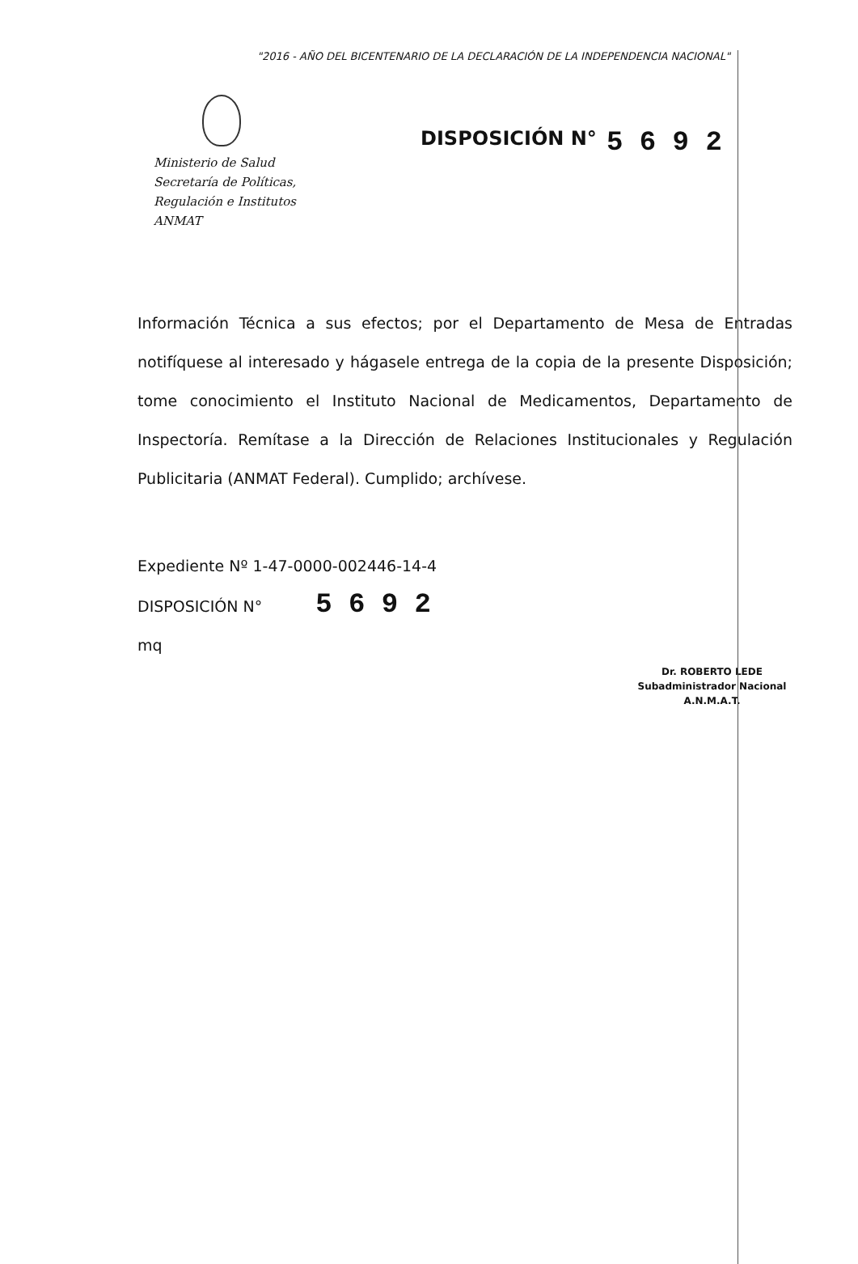"2016 - AÑO DEL BICENTENARIO DE LA DECLARACIÓN DE LA INDEPENDENCIA NACIONAL"
Ministerio de Salud
Secretaría de Políticas,
Regulación e Institutos
ANMAT
DISPOSICIÓN N°
5 6 9 2
Información Técnica a sus efectos; por el Departamento de Mesa de Entradas notifíquese al interesado y hágasele entrega de la copia de la presente Disposición; tome conocimiento el Instituto Nacional de Medicamentos, Departamento de Inspectoría. Remítase a la Dirección de Relaciones Institucionales y Regulación Publicitaria (ANMAT Federal). Cumplido; archívese.
Expediente Nº 1-47-0000-002446-14-4
DISPOSICIÓN N° 5 6 9 2
mq
Dr. ROBERTO LEDE
Subadministrador Nacional
A.N.M.A.T.